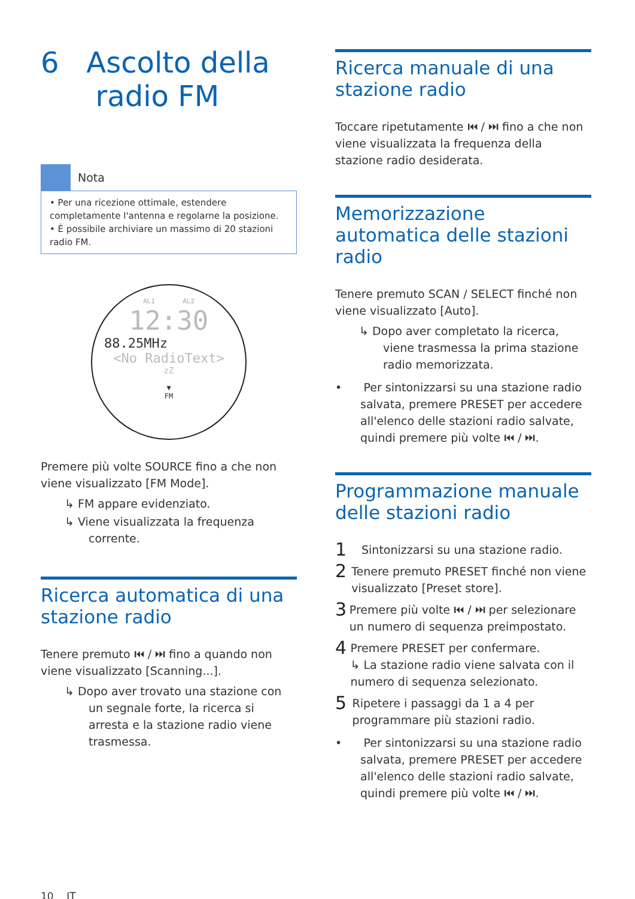6 Ascolto della
radio FM
Nota
• Per una ricezione ottimale, estendere completamente l'antenna e regolarne la posizione.
• È possibile archiviare un massimo di 20 stazioni radio FM.
AL1 AL2
12:30
88.25MHz
<No RadioText>
zZ
▼
FM
Premere più volte SOURCE fino a che non viene visualizzato [FM Mode].
↳ FM appare evidenziato.
↳ Viene visualizzata la frequenza corrente.
Ricerca automatica di una stazione radio
Tenere premuto ⏮ / ⏭ fino a quando non viene visualizzato [Scanning...].
↳ Dopo aver trovato una stazione con un segnale forte, la ricerca si arresta e la stazione radio viene trasmessa.
10 IT
Ricerca manuale di una stazione radio
Toccare ripetutamente ⏮ / ⏭ fino a che non viene visualizzata la frequenza della stazione radio desiderata.
Memorizzazione automatica delle stazioni radio
Tenere premuto SCAN / SELECT finché non viene visualizzato [Auto].
↳ Dopo aver completato la ricerca, viene trasmessa la prima stazione radio memorizzata.
• Per sintonizzarsi su una stazione radio salvata, premere PRESET per accedere all'elenco delle stazioni radio salvate, quindi premere più volte ⏮ / ⏭.
Programmazione manuale delle stazioni radio
1 Sintonizzarsi su una stazione radio.
2 Tenere premuto PRESET finché non viene visualizzato [Preset store].
3 Premere più volte ⏮ / ⏭ per selezionare un numero di sequenza preimpostato.
4 Premere PRESET per confermare.
↳ La stazione radio viene salvata con il numero di sequenza selezionato.
5 Ripetere i passaggi da 1 a 4 per programmare più stazioni radio.
• Per sintonizzarsi su una stazione radio salvata, premere PRESET per accedere all'elenco delle stazioni radio salvate, quindi premere più volte ⏮ / ⏭.